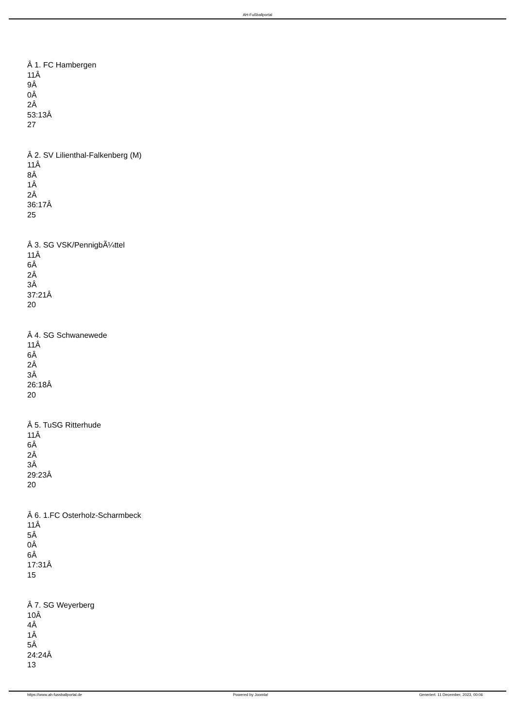AH-Fußballportal
Â 1. FC Hambergen
11Â
9Â
0Â
2Â
53:13Â
27
Â 2. SV Lilienthal-Falkenberg (M)
11Â
8Â
1Â
2Â
36:17Â
25
Â 3. SG VSK/PennigbÃ¼ttel
11Â
6Â
2Â
3Â
37:21Â
20
Â 4. SG Schwanewede
11Â
6Â
2Â
3Â
26:18Â
20
Â 5. TuSG Ritterhude
11Â
6Â
2Â
3Â
29:23Â
20
Â 6. 1.FC Osterholz-Scharmbeck
11Â
5Â
0Â
6Â
17:31Â
15
Â 7. SG Weyerberg
10Â
4Â
1Â
5Â
24:24Â
13
https://www.ah-fussballportal.de Powered by Joomla! Generiert: 11 December, 2023, 00:06